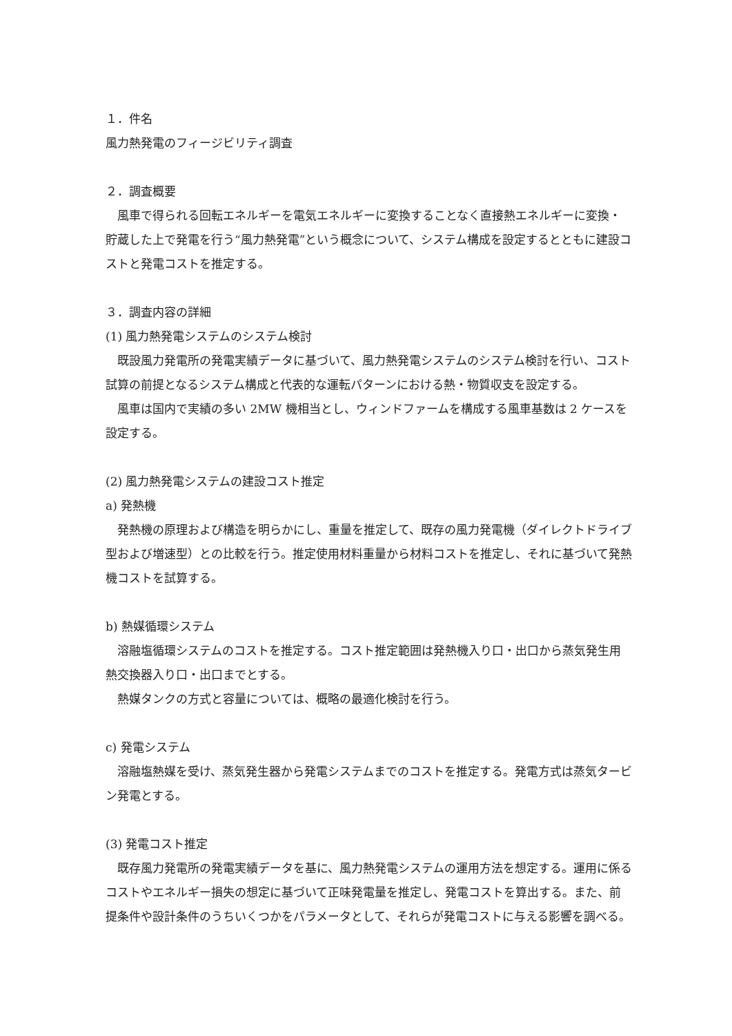１．件名
風力熱発電のフィージビリティ調査
２．調査概要
風車で得られる回転エネルギーを電気エネルギーに変換することなく直接熱エネルギーに変換・貯蔵した上で発電を行う“風力熱発電”という概念について、システム構成を設定するとともに建設コストと発電コストを推定する。
３．調査内容の詳細
(1) 風力熱発電システムのシステム検討
既設風力発電所の発電実績データに基づいて、風力熱発電システムのシステム検討を行い、コスト試算の前提となるシステム構成と代表的な運転パターンにおける熱・物質収支を設定する。
風車は国内で実績の多い 2MW 機相当とし、ウィンドファームを構成する風車基数は 2 ケースを設定する。
(2) 風力熱発電システムの建設コスト推定
a) 発熱機
発熱機の原理および構造を明らかにし、重量を推定して、既存の風力発電機（ダイレクトドライブ型および増速型）との比較を行う。推定使用材料重量から材料コストを推定し、それに基づいて発熱機コストを試算する。
b) 熱媒循環システム
溶融塩循環システムのコストを推定する。コスト推定範囲は発熱機入り口・出口から蒸気発生用熱交換器入り口・出口までとする。
熱媒タンクの方式と容量については、概略の最適化検討を行う。
c) 発電システム
溶融塩熱媒を受け、蒸気発生器から発電システムまでのコストを推定する。発電方式は蒸気タービン発電とする。
(3) 発電コスト推定
既存風力発電所の発電実績データを基に、風力熱発電システムの運用方法を想定する。運用に係るコストやエネルギー損失の想定に基づいて正味発電量を推定し、発電コストを算出する。また、前提条件や設計条件のうちいくつかをパラメータとして、それらが発電コストに与える影響を調べる。